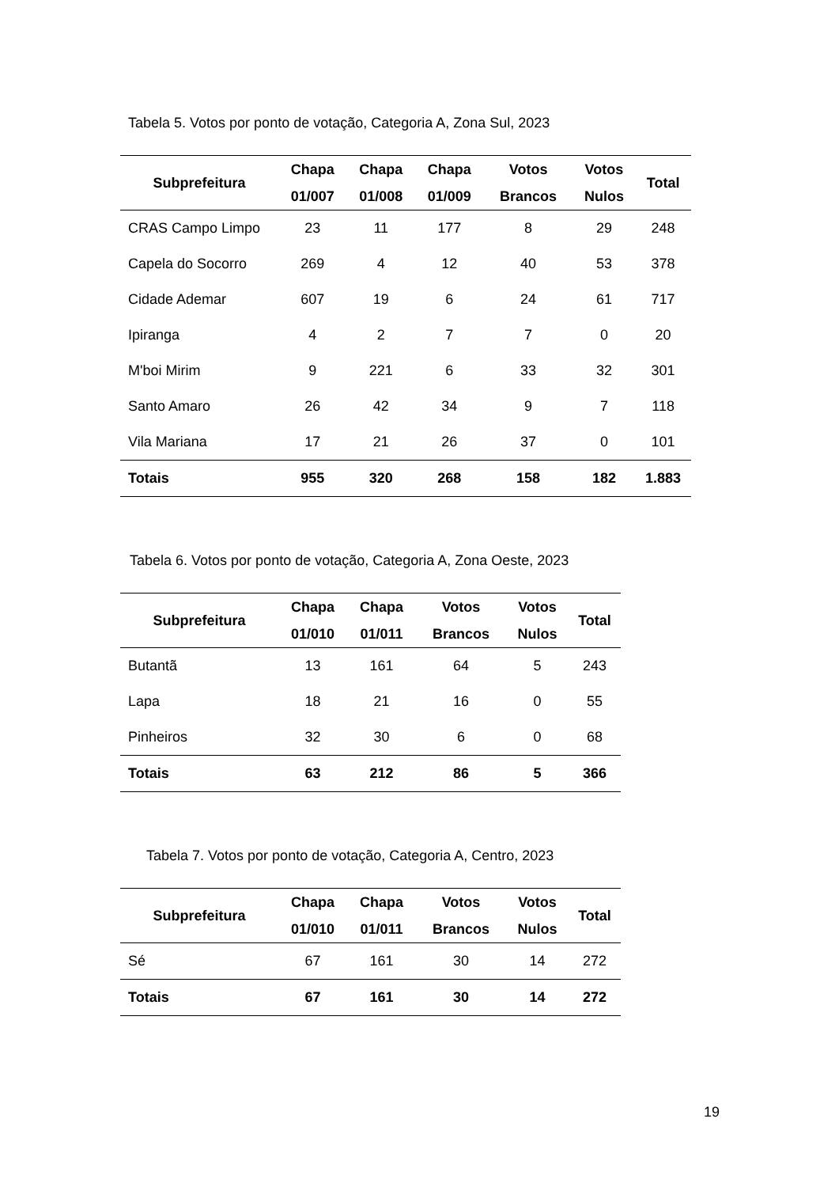Tabela 5. Votos por ponto de votação, Categoria A, Zona Sul, 2023
| Subprefeitura | Chapa 01/007 | Chapa 01/008 | Chapa 01/009 | Votos Brancos | Votos Nulos | Total |
| --- | --- | --- | --- | --- | --- | --- |
| CRAS Campo Limpo | 23 | 11 | 177 | 8 | 29 | 248 |
| Capela do Socorro | 269 | 4 | 12 | 40 | 53 | 378 |
| Cidade Ademar | 607 | 19 | 6 | 24 | 61 | 717 |
| Ipiranga | 4 | 2 | 7 | 7 | 0 | 20 |
| M'boi Mirim | 9 | 221 | 6 | 33 | 32 | 301 |
| Santo Amaro | 26 | 42 | 34 | 9 | 7 | 118 |
| Vila Mariana | 17 | 21 | 26 | 37 | 0 | 101 |
| Totais | 955 | 320 | 268 | 158 | 182 | 1.883 |
Tabela 6. Votos por ponto de votação, Categoria A, Zona Oeste, 2023
| Subprefeitura | Chapa 01/010 | Chapa 01/011 | Votos Brancos | Votos Nulos | Total |
| --- | --- | --- | --- | --- | --- |
| Butantã | 13 | 161 | 64 | 5 | 243 |
| Lapa | 18 | 21 | 16 | 0 | 55 |
| Pinheiros | 32 | 30 | 6 | 0 | 68 |
| Totais | 63 | 212 | 86 | 5 | 366 |
Tabela 7. Votos por ponto de votação, Categoria A, Centro, 2023
| Subprefeitura | Chapa 01/010 | Chapa 01/011 | Votos Brancos | Votos Nulos | Total |
| --- | --- | --- | --- | --- | --- |
| Sé | 67 | 161 | 30 | 14 | 272 |
| Totais | 67 | 161 | 30 | 14 | 272 |
19